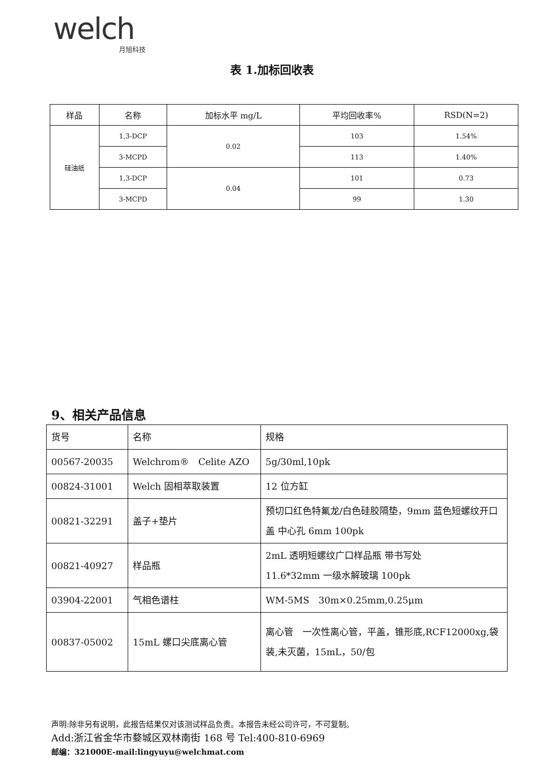welch
月旭科技
表 1.加标回收表
| 样品 | 名称 | 加标水平 mg/L | 平均回收率% | RSD(N=2) |
| --- | --- | --- | --- | --- |
| 硅油纸 | 1,3-DCP | 0.02 | 103 | 1.54% |
| | 3-MCPD | | 113 | 1.40% |
| | 1,3-DCP | 0.04 | 101 | 0.73 |
| | 3-MCPD | | 99 | 1.30 |
9、相关产品信息
| 货号 | 名称 | 规格 |
| 00567-20035 | Welchrom® Celite AZO | 5g/30ml,10pk |
| 00824-31001 | Welch 固相萃取装置 | 12 位方缸 |
| 00821-32291 | 盖子+垫片 | 预切口红色特氟龙/白色硅胶隔垫，9mm 蓝色短螺纹开口盖 中心孔 6mm 100pk |
| 00821-40927 | 样品瓶 | 2mL 透明短螺纹广口样品瓶 带书写处 11.6*32mm 一级水解玻璃 100pk |
| 03904-22001 | 气相色谱柱 | WM-5MS 30m×0.25mm,0.25μm |
| 00837-05002 | 15mL 螺口尖底离心管 | 离心管 一次性离心管，平盖，锥形底,RCF12000xg,袋装,未灭菌，15mL，50/包 |
声明:除非另有说明，此报告结果仅对该测试样品负责。本报告未经公司许可，不可复制。
Add:浙江省金华市婺城区双林南街 168 号 Tel:400-810-6969
邮编：321000E-mail:lingyuyu@welchmat.com